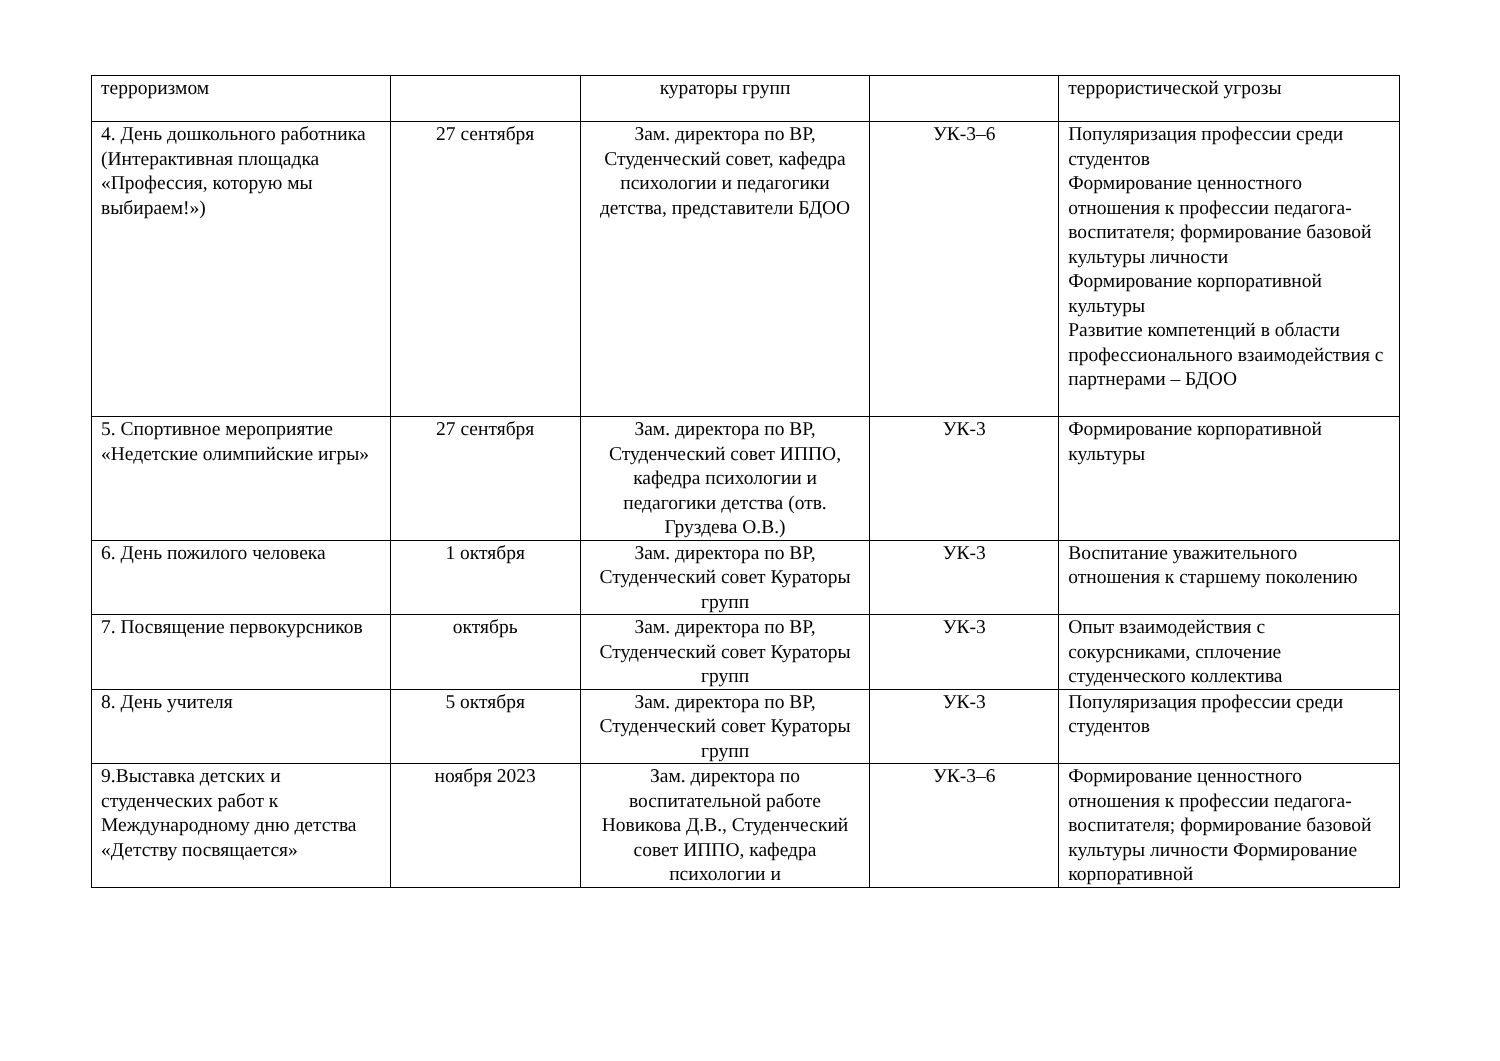| терроризмом | | кураторы групп | | террористической угрозы |
| 4. День дошкольного работника (Интерактивная площадка «Профессия, которую мы выбираем!») | 27 сентября | Зам. директора по ВР, Студенческий совет, кафедра психологии и педагогики детства, представители БДОО | УК-3–6 | Популяризация профессии среди студентов Формирование ценностного отношения к профессии педагога-воспитателя; формирование базовой культуры личности Формирование корпоративной культуры Развитие компетенций в области профессионального взаимодействия с партнерами – БДОО |
| 5. Спортивное мероприятие «Недетские олимпийские игры» | 27 сентября | Зам. директора по ВР, Студенческий совет ИППО, кафедра психологии и педагогики детства (отв. Груздева О.В.) | УК-3 | Формирование корпоративной культуры |
| 6. День пожилого человека | 1 октября | Зам. директора по ВР, Студенческий совет Кураторы групп | УК-3 | Воспитание уважительного отношения к старшему поколению |
| 7. Посвящение первокурсников | октябрь | Зам. директора по ВР, Студенческий совет Кураторы групп | УК-3 | Опыт взаимодействия с сокурсниками, сплочение студенческого коллектива |
| 8. День учителя | 5 октября | Зам. директора по ВР, Студенческий совет Кураторы групп | УК-3 | Популяризация профессии среди студентов |
| 9.Выставка детских и студенческих работ к Международному дню детства «Детству посвящается» | ноября 2023 | Зам. директора по воспитательной работе Новикова Д.В., Студенческий совет ИППО, кафедра психологии и | УК-3–6 | Формирование ценностного отношения к профессии педагога-воспитателя; формирование базовой культуры личности Формирование корпоративной |